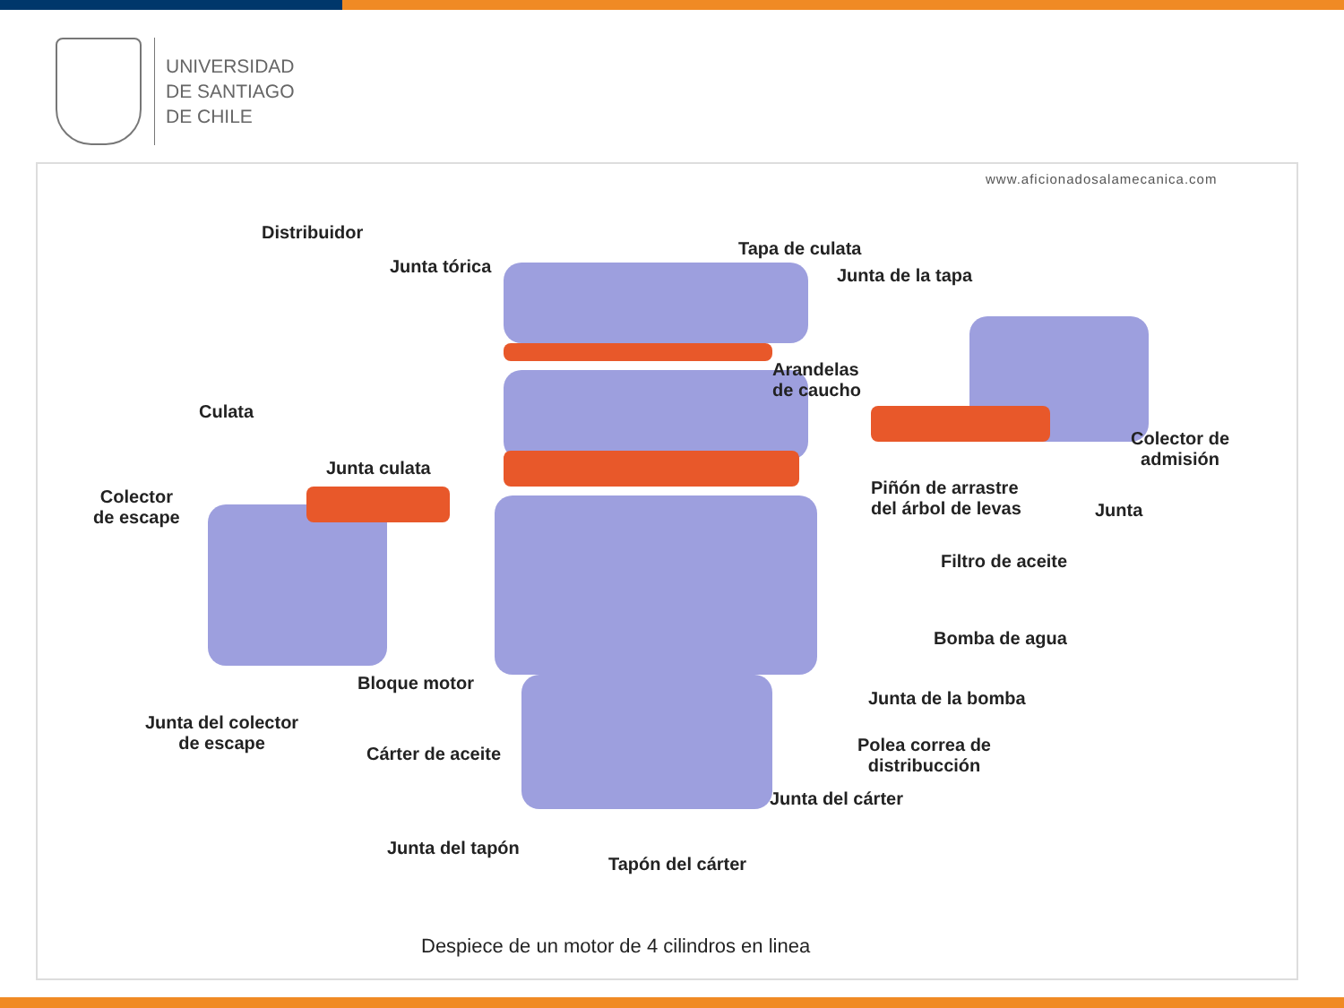UNIVERSIDAD
DE SANTIAGO
DE CHILE
www.aficionadosalamecanica.com
Distribuidor
Junta tórica
Tapa de culata
Junta de la tapa
Arandelas
de caucho
Culata
Colector de
admisión
Junta culata
Piñón de arrastre
del árbol de levas
Junta
Colector
de escape
Filtro de aceite
Bomba de agua
Bloque motor
Junta de la bomba
Junta del colector
de escape
Polea correa de
distribucción
Cárter de aceite
Junta del cárter
Junta del tapón
Tapón del cárter
Despiece de un motor de 4 cilindros en linea